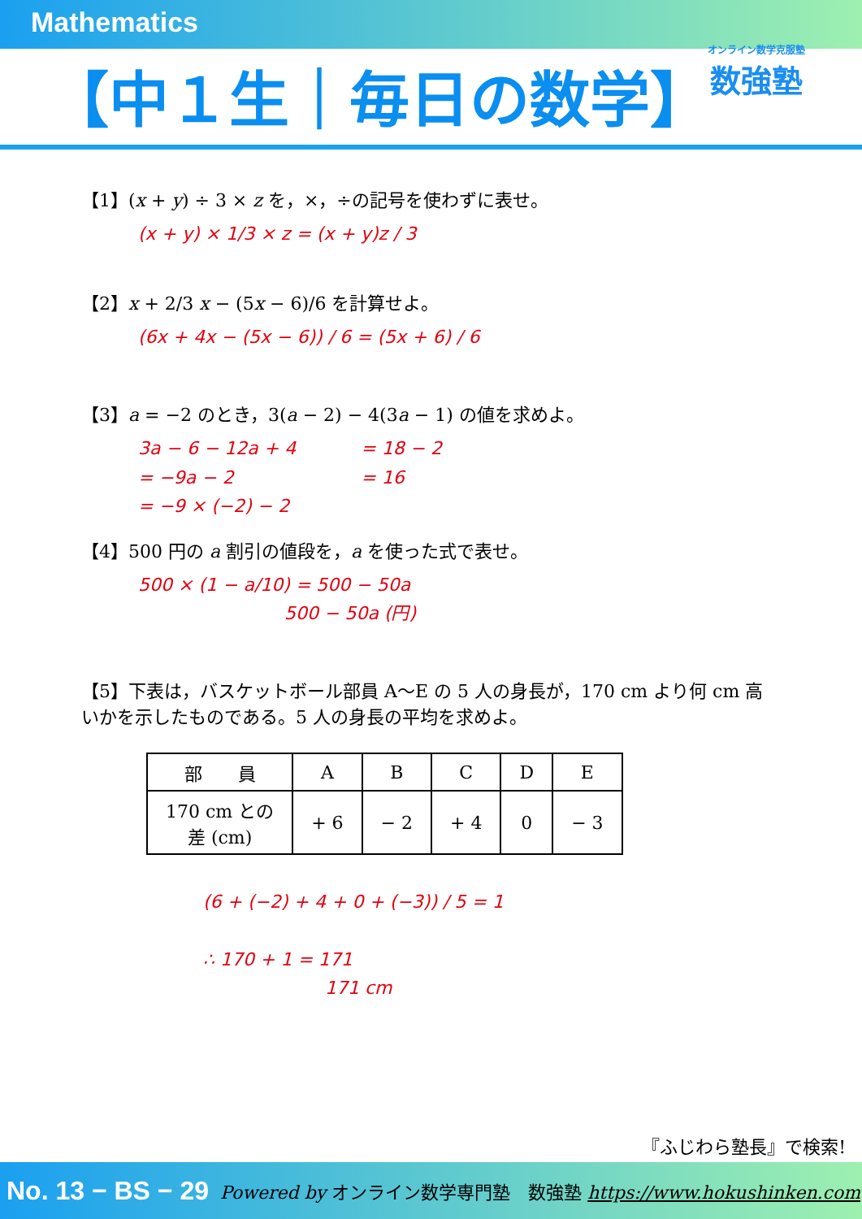Mathematics
【中１生｜毎日の数学】
オンライン数学克服塾
数強塾
【1】(x + y) ÷ 3 × z を，×，÷の記号を使わずに表せ。
(x + y) × 1/3 × z = (x + y)z / 3
【2】x + 2/3 x − (5x − 6)/6 を計算せよ。
(6x + 4x − (5x − 6)) / 6 = (5x + 6) / 6
【3】a = −2 のとき，3(a − 2) − 4(3a − 1) の値を求めよ。
3a − 6 − 12a + 4
= −9a − 2
= −9 × (−2) − 2
= 18 − 2
= 16
【4】500 円の a 割引の値段を，a を使った式で表せ。
500 × (1 − a/10) = 500 − 50a
500 − 50a (円)
【5】下表は，バスケットボール部員 A〜E の 5 人の身長が，170 cm より何 cm 高いかを示したものである。5 人の身長の平均を求めよ。
| 部 員 | A | B | C | D | E |
| --- | --- | --- | --- | --- | --- |
| 170 cm との 差 (cm) | + 6 | − 2 | + 4 | 0 | − 3 |
(6 + (−2) + 4 + 0 + (−3)) / 5 = 1
∴ 170 + 1 = 171
171 cm
『ふじわら塾長』で検索!
No. 13 − BS − 29 Powered by オンライン数学専門塾　数強塾 https://www.hokushinken.com